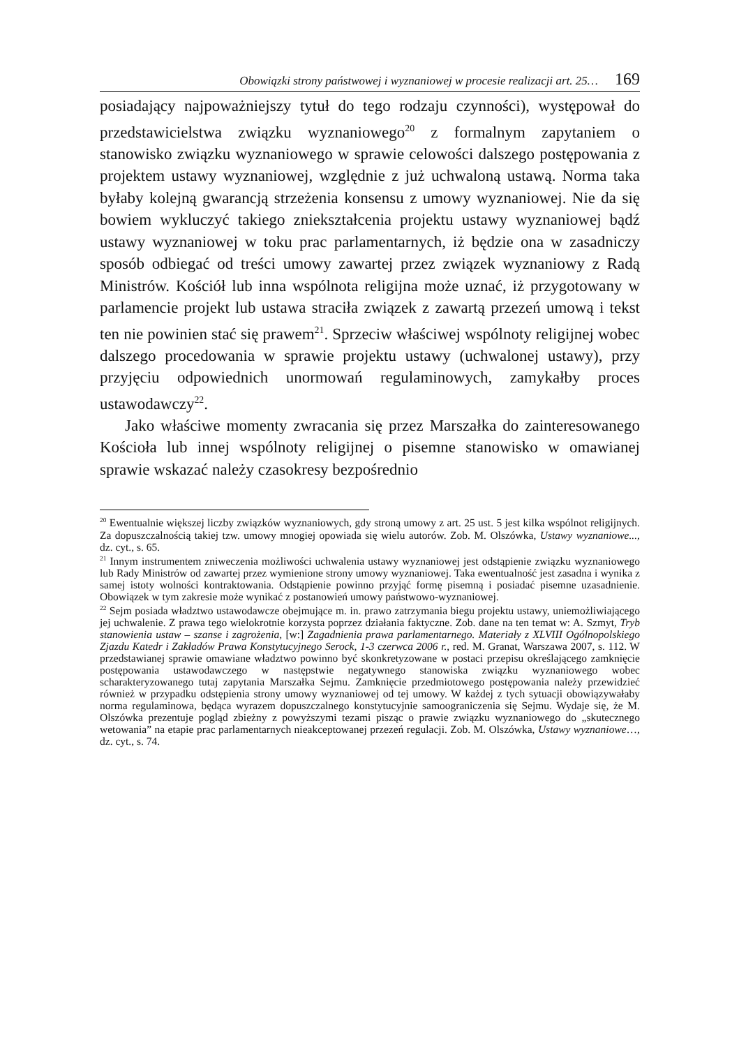Obowiązki strony państwowej i wyznaniowej w procesie realizacji art. 25… 169
posiadający najpoważniejszy tytuł do tego rodzaju czynności), występował do przedstawicielstwa związku wyznaniowego<sup>20</sup> z formalnym zapytaniem o stanowisko związku wyznaniowego w sprawie celowości dalszego postępowania z projektem ustawy wyznaniowej, względnie z już uchwaloną ustawą. Norma taka byłaby kolejną gwarancją strzeżenia konsensu z umowy wyznaniowej. Nie da się bowiem wykluczyć takiego zniekształcenia projektu ustawy wyznaniowej bądź ustawy wyznaniowej w toku prac parlamentarnych, iż będzie ona w zasadniczy sposób odbiegać od treści umowy zawartej przez związek wyznaniowy z Radą Ministrów. Kościół lub inna wspólnota religijna może uznać, iż przygotowany w parlamencie projekt lub ustawa straciła związek z zawartą przezeń umową i tekst ten nie powinien stać się prawem<sup>21</sup>. Sprzeciw właściwej wspólnoty religijnej wobec dalszego procedowania w sprawie projektu ustawy (uchwalonej ustawy), przy przyjęciu odpowiednich unormowań regulaminowych, zamykałby proces ustawodawczy<sup>22</sup>.
Jako właściwe momenty zwracania się przez Marszałka do zainteresowanego Kościoła lub innej wspólnoty religijnej o pisemne stanowisko w omawianej sprawie wskazać należy czasokresy bezpośrednio
<sup>20</sup> Ewentualnie większej liczby związków wyznaniowych, gdy stroną umowy z art. 25 ust. 5 jest kilka wspólnot religijnych. Za dopuszczalnością takiej tzw. umowy mnogiej opowiada się wielu autorów. Zob. M. Olszówka, Ustawy wyznaniowe..., dz. cyt., s. 65.
<sup>21</sup> Innym instrumentem zniweczenia możliwości uchwalenia ustawy wyznaniowej jest odstąpienie związku wyznaniowego lub Rady Ministrów od zawartej przez wymienione strony umowy wyznaniowej. Taka ewentualność jest zasadna i wynika z samej istoty wolności kontraktowania. Odstąpienie powinno przyjąć formę pisemną i posiadać pisemne uzasadnienie. Obowiązek w tym zakresie może wynikać z postanowień umowy państwowo-wyznaniowej.
<sup>22</sup> Sejm posiada władztwo ustawodawcze obejmujące m. in. prawo zatrzymania biegu projektu ustawy, uniemożliwiającego jej uchwalenie. Z prawa tego wielokrotnie korzysta poprzez działania faktyczne. Zob. dane na ten temat w: A. Szmyt, Tryb stanowienia ustaw – szanse i zagrożenia, [w:] Zagadnienia prawa parlamentarnego. Materiały z XLVIII Ogólnopolskiego Zjazdu Katedr i Zakładów Prawa Konstytucyjnego Serock, 1-3 czerwca 2006 r., red. M. Granat, Warszawa 2007, s. 112. W przedstawianej sprawie omawiane władztwo powinno być skonkretyzowane w postaci przepisu określającego zamknięcie postępowania ustawodawczego w następstwie negatywnego stanowiska związku wyznaniowego wobec scharakteryzowanego tutaj zapytania Marszałka Sejmu. Zamknięcie przedmiotowego postępowania należy przewidzieć również w przypadku odstępienia strony umowy wyznaniowej od tej umowy. W każdej z tych sytuacji obowiązywałaby norma regulaminowa, będąca wyrazem dopuszczalnego konstytucyjnie samoograniczenia się Sejmu. Wydaje się, że M. Olszówka prezentuje pogląd zbieżny z powyższymi tezami pisząc o prawie związku wyznaniowego do „skutecznego wetowania” na etapie prac parlamentarnych nieakceptowanej przezeń regulacji. Zob. M. Olszówka, Ustawy wyznaniowe…, dz. cyt., s. 74.